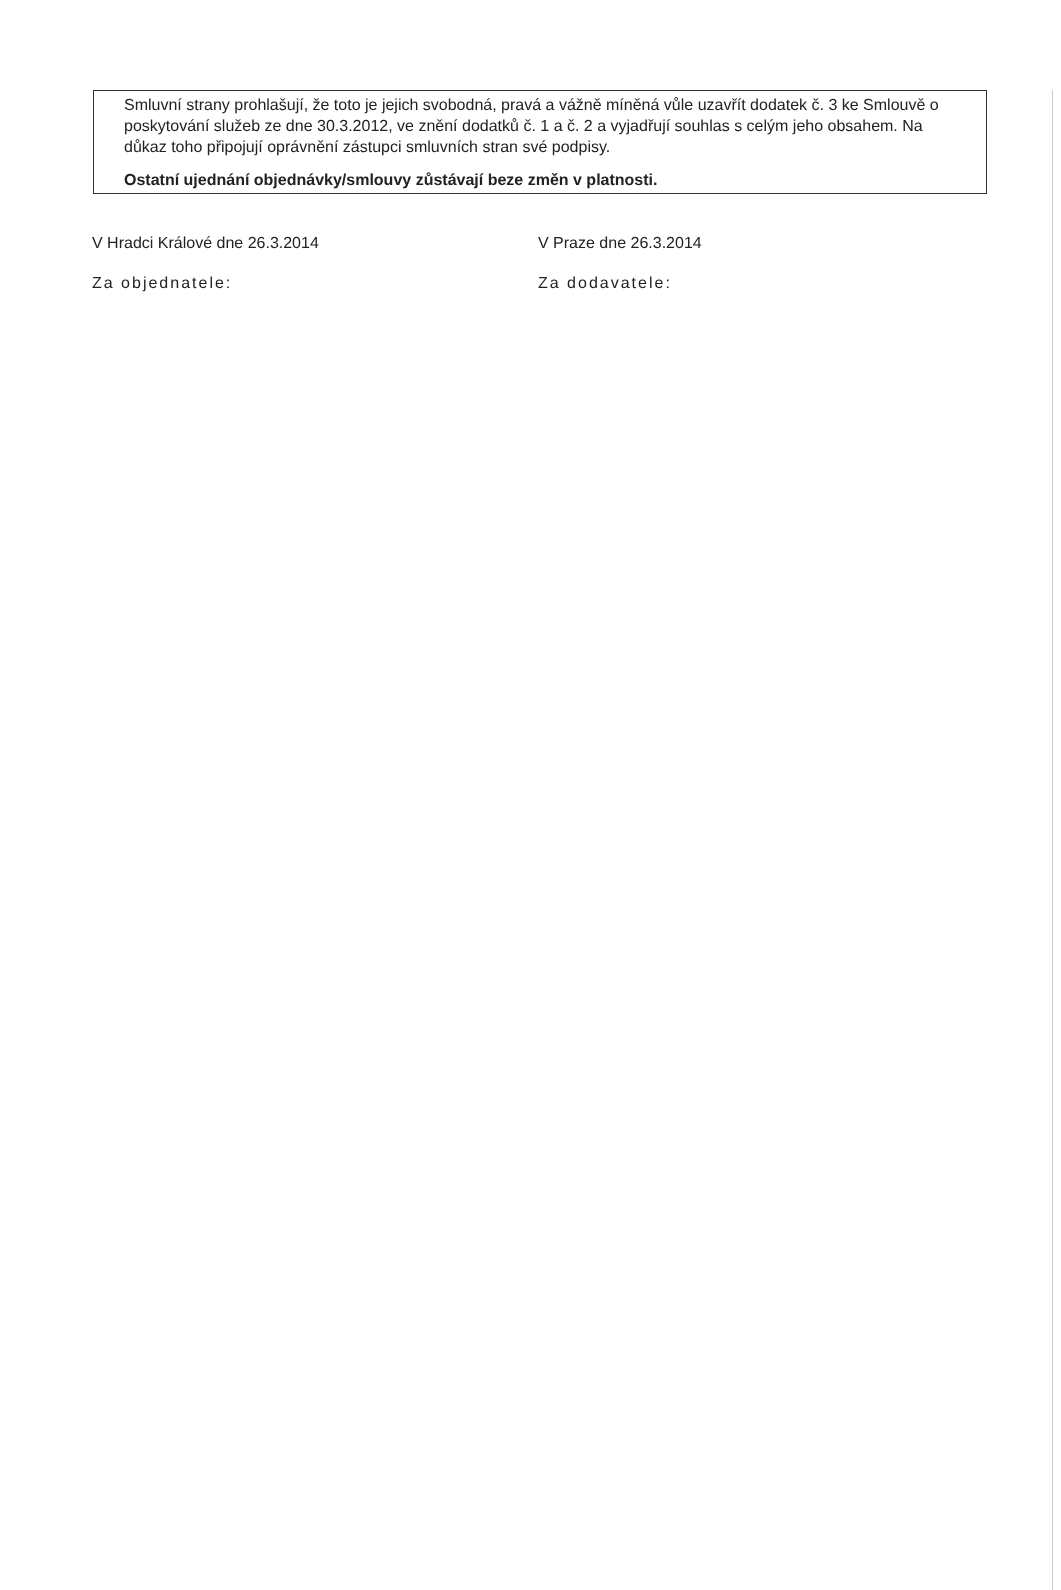Smluvní strany prohlašují, že toto je jejich svobodná, pravá a vážně míněná vůle uzavřít dodatek č. 3 ke Smlouvě o poskytování služeb ze dne 30.3.2012, ve znění dodatků č. 1 a č. 2 a vyjadřují souhlas s celým jeho obsahem. Na důkaz toho připojují oprávnění zástupci smluvních stran své podpisy.
Ostatní ujednání objednávky/smlouvy zůstávají beze změn v platnosti.
V Hradci Králové dne 26.3.2014 V Praze dne 26.3.2014
Za objednatele: Za dodavatele: